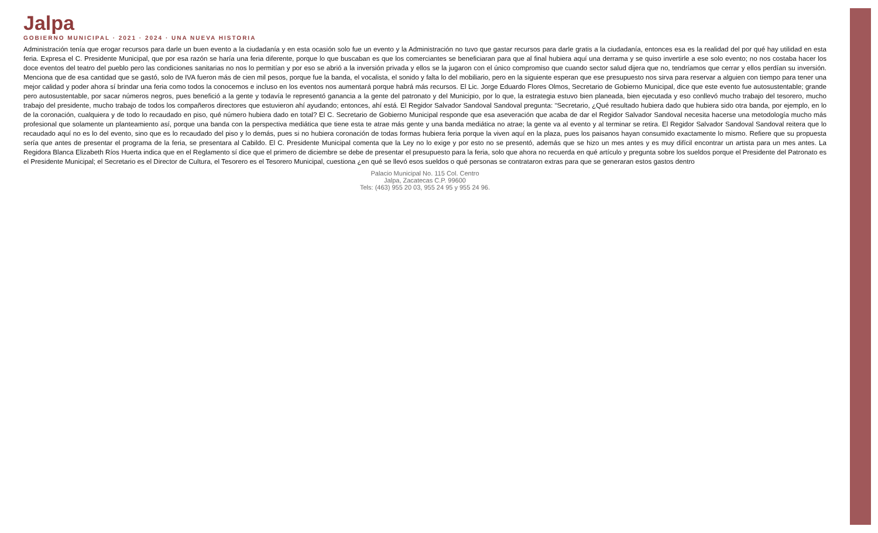Jalpa
GOBIERNO MUNICIPAL · 2021 · 2024 · UNA NUEVA HISTORIA
Administración tenía que erogar recursos para darle un buen evento a la ciudadanía y en esta ocasión solo fue un evento y la Administración no tuvo que gastar recursos para darle gratis a la ciudadanía, entonces esa es la realidad del por qué hay utilidad en esta feria. Expresa el C. Presidente Municipal, que por esa razón se haría una feria diferente, porque lo que buscaban es que los comerciantes se beneficiaran para que al final hubiera aquí una derrama y se quiso invertirle a ese solo evento; no nos costaba hacer los doce eventos del teatro del pueblo pero las condiciones sanitarias no nos lo permitían y por eso se abrió a la inversión privada y ellos se la jugaron con el único compromiso que cuando sector salud dijera que no, tendríamos que cerrar y ellos perdían su inversión. Menciona que de esa cantidad que se gastó, solo de IVA fueron más de cien mil pesos, porque fue la banda, el vocalista, el sonido y falta lo del mobiliario, pero en la siguiente esperan que ese presupuesto nos sirva para reservar a alguien con tiempo para tener una mejor calidad y poder ahora sí brindar una feria como todos la conocemos e incluso en los eventos nos aumentará porque habrá más recursos. El Lic. Jorge Eduardo Flores Olmos, Secretario de Gobierno Municipal, dice que este evento fue autosustentable; grande pero autosustentable, por sacar números negros, pues benefició a la gente y todavía le representó ganancia a la gente del patronato y del Municipio, por lo que, la estrategia estuvo bien planeada, bien ejecutada y eso conllevó mucho trabajo del tesorero, mucho trabajo del presidente, mucho trabajo de todos los compañeros directores que estuvieron ahí ayudando; entonces, ahí está. El Regidor Salvador Sandoval Sandoval pregunta: “Secretario, ¿Qué resultado hubiera dado que hubiera sido otra banda, por ejemplo, en lo de la coronación, cualquiera y de todo lo recaudado en piso, qué número hubiera dado en total? El C. Secretario de Gobierno Municipal responde que esa aseveración que acaba de dar el Regidor Salvador Sandoval necesita hacerse una metodología mucho más profesional que solamente un planteamiento así, porque una banda con la perspectiva mediática que tiene esta te atrae más gente y una banda mediática no atrae; la gente va al evento y al terminar se retira. El Regidor Salvador Sandoval Sandoval reitera que lo recaudado aquí no es lo del evento, sino que es lo recaudado del piso y lo demás, pues si no hubiera coronación de todas formas hubiera feria porque la viven aquí en la plaza, pues los paisanos hayan consumido exactamente lo mismo. Refiere que su propuesta sería que antes de presentar el programa de la feria, se presentara al Cabildo. El C. Presidente Municipal comenta que la Ley no lo exige y por esto no se presentó, además que se hizo un mes antes y es muy difícil encontrar un artista para un mes antes. La Regidora Blanca Elizabeth Ríos Huerta indica que en el Reglamento sí dice que el primero de diciembre se debe de presentar el presupuesto para la feria, solo que ahora no recuerda en qué artículo y pregunta sobre los sueldos porque el Presidente del Patronato es el Presidente Municipal; el Secretario es el Director de Cultura, el Tesorero es el Tesorero Municipal, cuestiona ¿en qué se llevó esos sueldos o qué personas se contrataron extras para que se generaran estos gastos dentro
Palacio Municipal No. 115 Col. Centro
Jalpa, Zacatecas C.P. 99600
Tels: (463) 955 20 03, 955 24 95 y 955 24 96.